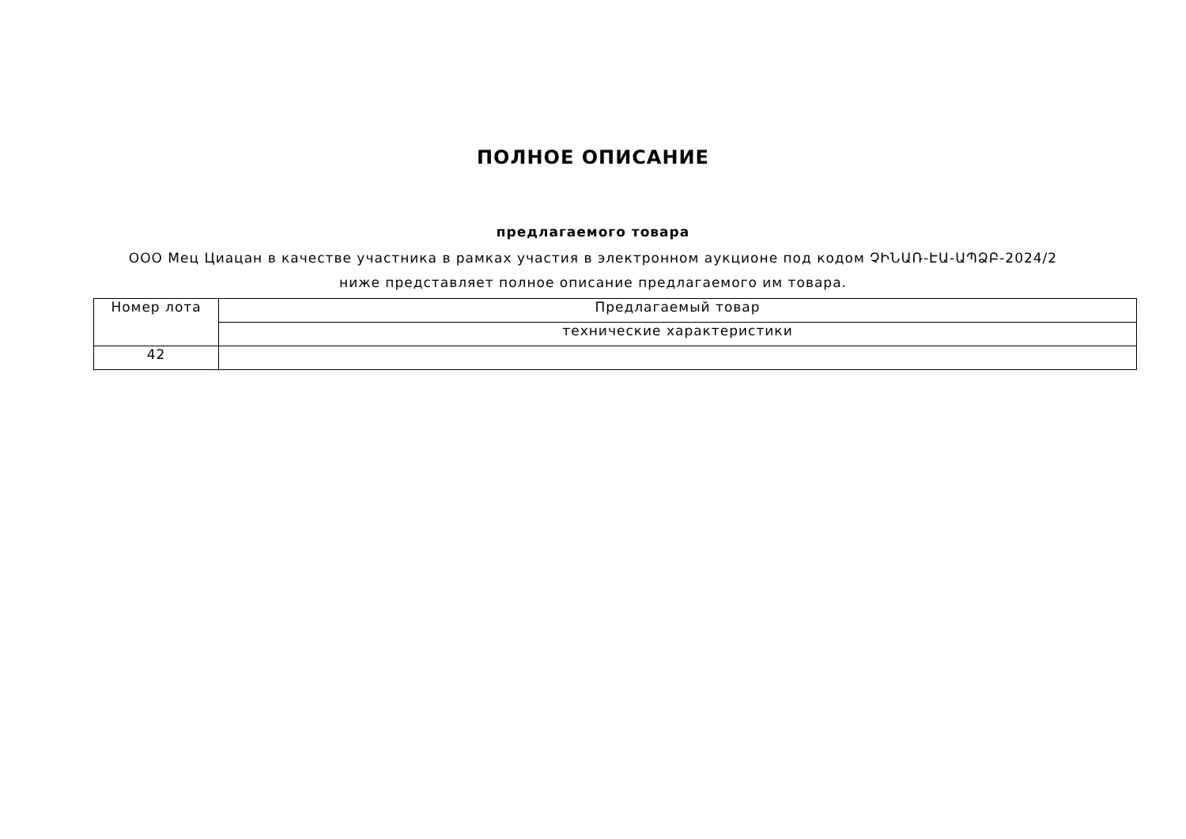ПОЛНОЕ ОПИСАНИЕ
предлагаемого товара
ООО Мец Циацан в качестве участника в рамках участия в электронном аукционе под кодом ՉԻՆԱՌ-ԷԱ-ԱՊՁԲ-2024/2 ниже представляет полное описание предлагаемого им товара.
| Номер лота | Предлагаемый товар |
| | технические характеристики |
| 42 | |